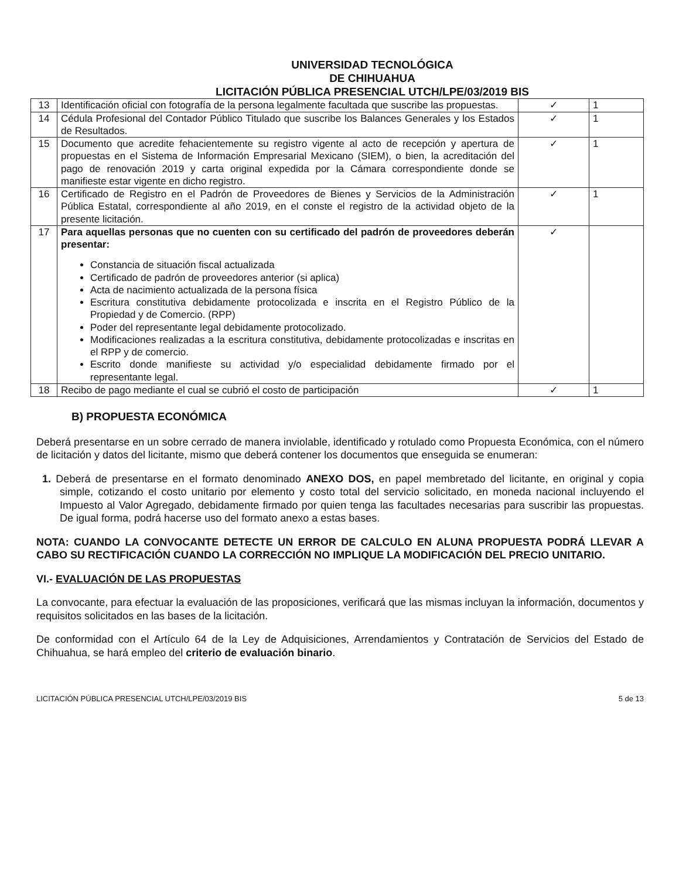UNIVERSIDAD TECNOLÓGICA
DE CHIHUAHUA
LICITACIÓN PÚBLICA PRESENCIAL UTCH/LPE/03/2019 BIS
| 13 | Identificación oficial con fotografía de la persona legalmente facultada que suscribe las propuestas. | ✓ | 1 |
| 14 | Cédula Profesional del Contador Público Titulado que suscribe los Balances Generales y los Estados de Resultados. | ✓ | 1 |
| 15 | Documento que acredite fehacientemente su registro vigente al acto de recepción y apertura de propuestas en el Sistema de Información Empresarial Mexicano (SIEM), o bien, la acreditación del pago de renovación 2019 y carta original expedida por la Cámara correspondiente donde se manifieste estar vigente en dicho registro. | ✓ | 1 |
| 16 | Certificado de Registro en el Padrón de Proveedores de Bienes y Servicios de la Administración Pública Estatal, correspondiente al año 2019, en el conste el registro de la actividad objeto de la presente licitación. | ✓ | 1 |
| 17 | Para aquellas personas que no cuenten con su certificado del padrón de proveedores deberán presentar: Constancia de situación fiscal actualizada Certificado de padrón de proveedores anterior (si aplica) Acta de nacimiento actualizada de la persona física Escritura constitutiva debidamente protocolizada e inscrita en el Registro Público de la Propiedad y de Comercio. (RPP) Poder del representante legal debidamente protocolizado. Modificaciones realizadas a la escritura constitutiva, debidamente protocolizadas e inscritas en el RPP y de comercio. Escrito donde manifieste su actividad y/o especialidad debidamente firmado por el representante legal. | ✓ | |
| 18 | Recibo de pago mediante el cual se cubrió el costo de participación | ✓ | 1 |
B) PROPUESTA ECONÓMICA
Deberá presentarse en un sobre cerrado de manera inviolable, identificado y rotulado como Propuesta Económica, con el número de licitación y datos del licitante, mismo que deberá contener los documentos que enseguida se enumeran:
1. Deberá de presentarse en el formato denominado ANEXO DOS, en papel membretado del licitante, en original y copia simple, cotizando el costo unitario por elemento y costo total del servicio solicitado, en moneda nacional incluyendo el Impuesto al Valor Agregado, debidamente firmado por quien tenga las facultades necesarias para suscribir las propuestas. De igual forma, podrá hacerse uso del formato anexo a estas bases.
NOTA: CUANDO LA CONVOCANTE DETECTE UN ERROR DE CALCULO EN ALUNA PROPUESTA PODRÁ LLEVAR A CABO SU RECTIFICACIÓN CUANDO LA CORRECCIÓN NO IMPLIQUE LA MODIFICACIÓN DEL PRECIO UNITARIO.
VI.- EVALUACIÓN DE LAS PROPUESTAS
La convocante, para efectuar la evaluación de las proposiciones, verificará que las mismas incluyan la información, documentos y requisitos solicitados en las bases de la licitación.
De conformidad con el Artículo 64 de la Ley de Adquisiciones, Arrendamientos y Contratación de Servicios del Estado de Chihuahua, se hará empleo del criterio de evaluación binario.
LICITACIÓN PÚBLICA PRESENCIAL UTCH/LPE/03/2019 BIS 5 de 13